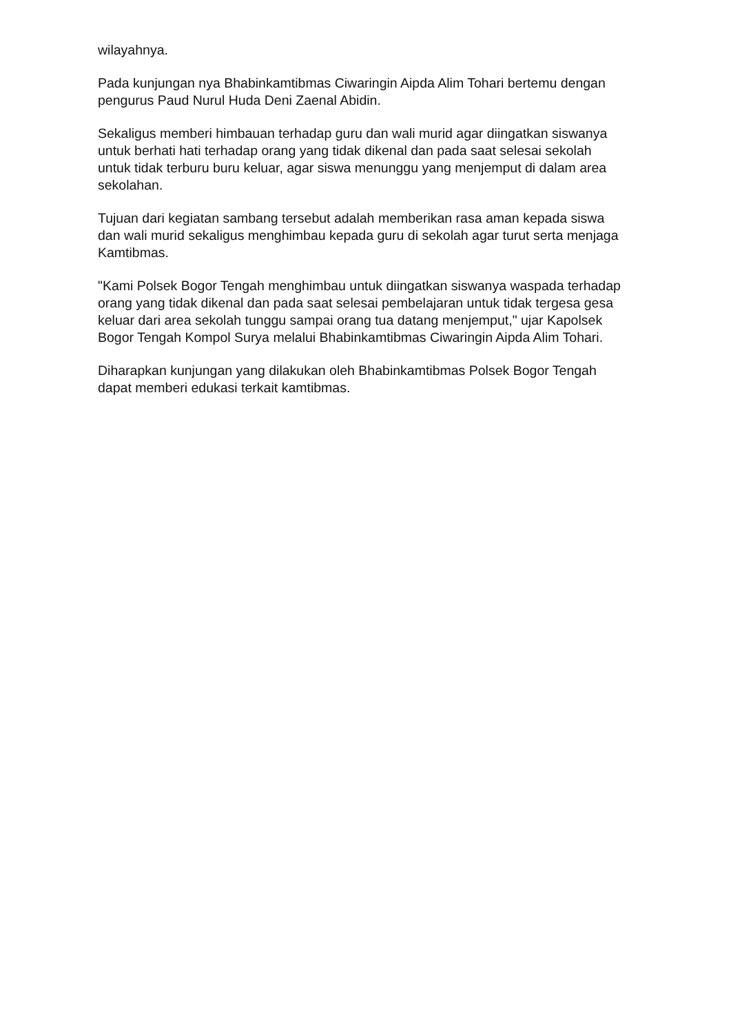wilayahnya.
Pada kunjungan nya Bhabinkamtibmas Ciwaringin Aipda Alim Tohari bertemu dengan pengurus Paud Nurul Huda Deni Zaenal Abidin.
Sekaligus memberi himbauan terhadap guru dan wali murid agar diingatkan siswanya untuk berhati hati terhadap orang yang tidak dikenal dan pada saat selesai sekolah untuk tidak terburu buru keluar, agar siswa menunggu yang menjemput di dalam area sekolahan.
Tujuan dari kegiatan sambang tersebut adalah memberikan rasa aman kepada siswa dan wali murid sekaligus menghimbau kepada guru di sekolah agar turut serta menjaga Kamtibmas.
"Kami Polsek Bogor Tengah menghimbau untuk diingatkan siswanya waspada terhadap orang yang tidak dikenal dan pada saat selesai pembelajaran untuk tidak tergesa gesa keluar dari area sekolah tunggu sampai orang tua datang menjemput," ujar Kapolsek Bogor Tengah Kompol Surya melalui Bhabinkamtibmas Ciwaringin Aipda Alim Tohari.
Diharapkan kunjungan yang dilakukan oleh Bhabinkamtibmas Polsek Bogor Tengah dapat memberi edukasi terkait kamtibmas.